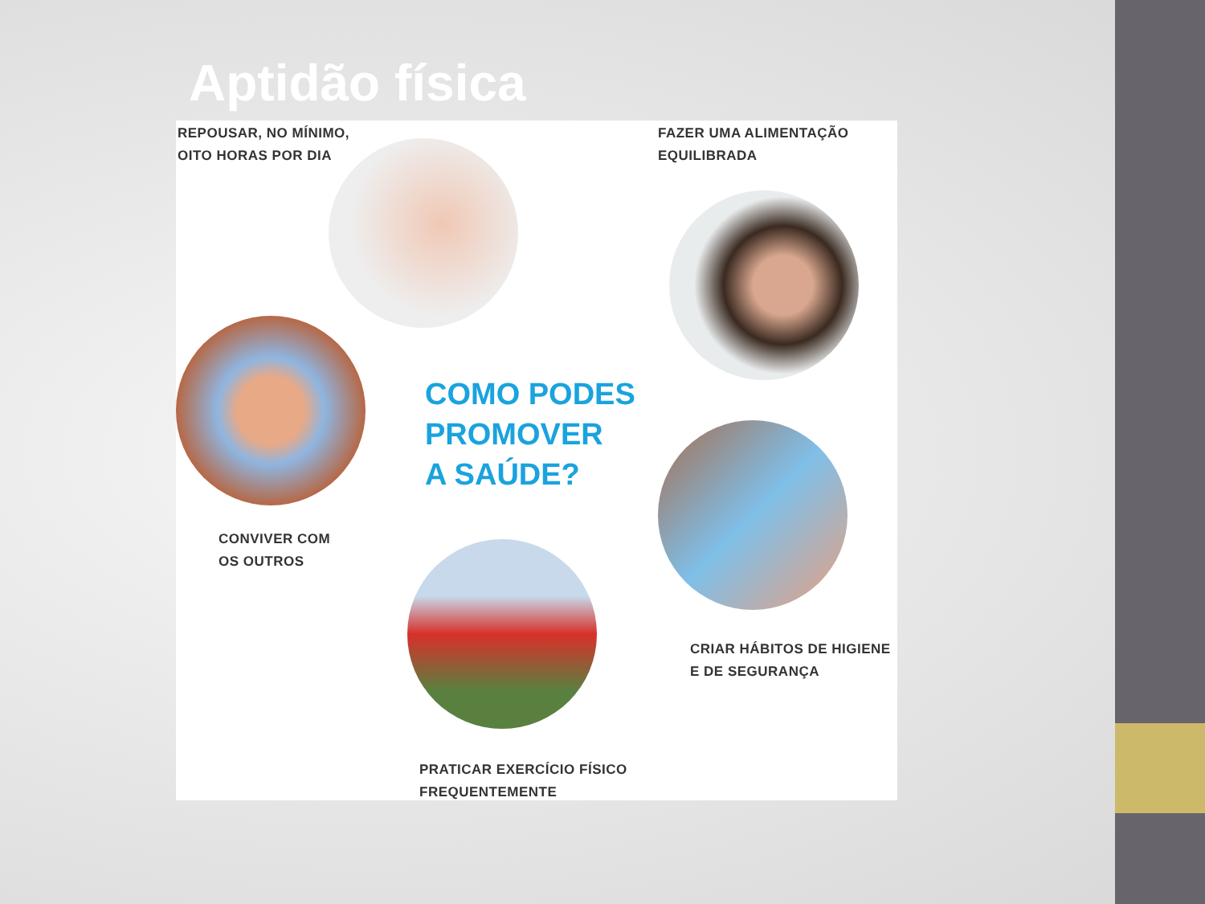Aptidão física
REPOUSAR, NO MÍNIMO,
OITO HORAS POR DIA
FAZER UMA ALIMENTAÇÃO
EQUILIBRADA
COMO PODES
PROMOVER
A SAÚDE?
CONVIVER COM
OS OUTROS
CRIAR HÁBITOS DE HIGIENE
E DE SEGURANÇA
PRATICAR EXERCÍCIO FÍSICO
FREQUENTEMENTE